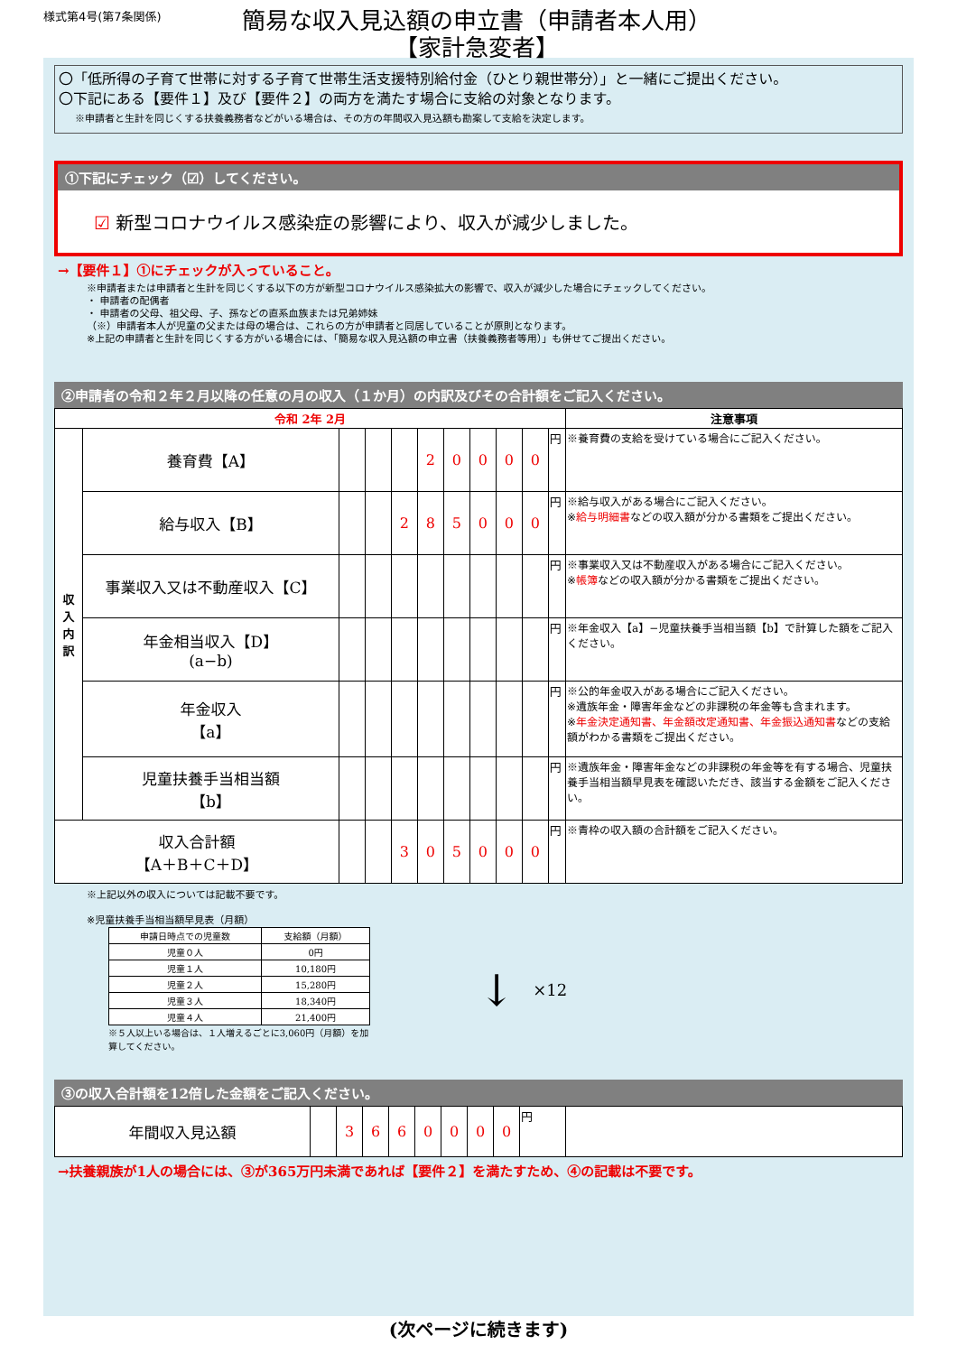様式第4号(第7条関係)
簡易な収入見込額の申立書（申請者本人用）
【家計急変者】
〇「低所得の子育て世帯に対する子育て世帯生活支援特別給付金（ひとり親世帯分）」と一緒にご提出ください。
〇下記にある【要件１】及び【要件２】の両方を満たす場合に支給の対象となります。
※申請者と生計を同じくする扶養義務者などがいる場合は、その方の年間収入見込額も勘案して支給を決定します。
①下記にチェック（☑）してください。
☑ 新型コロナウイルス感染症の影響により、収入が減少しました。
→【要件１】①にチェックが入っていること。
※申請者または申請者と生計を同じくする以下の方が新型コロナウイルス感染拡大の影響で、収入が減少した場合にチェックしてください。
・ 申請者の配偶者
・ 申請者の父母、祖父母、子、孫などの直系血族または兄弟姉妹
（※）申請者本人が児童の父または母の場合は、これらの方が申請者と同居していることが原則となります。
※上記の申請者と生計を同じくする方がいる場合には、「簡易な収入見込額の申立書（扶養義務者等用）」も併せてご提出ください。
②申請者の令和２年２月以降の任意の月の収入（１か月）の内訳及びその合計額をご記入ください。
| 令和 2年 2月 | | | | | | | | | | | 注意事項 |
| --- | --- | --- | --- | --- | --- | --- | --- | --- | --- | --- | --- |
| 収 入 内 訳 | 養育費【A】 | | | | 2 | 0 | 0 | 0 | 0 | 円 | ※養育費の支給を受けている場合にご記入ください。 |
| | 給与収入【B】 | | | 2 | 8 | 5 | 0 | 0 | 0 | 円 | ※給与収入がある場合にご記入ください。 ※ 給与明細書 などの収入額が分かる書類をご提出ください。 |
| | 事業収入又は不動産収入【C】 | | | | | | | | | 円 | ※事業収入又は不動産収入がある場合にご記入ください。 ※ 帳簿 などの収入額が分かる書類をご提出ください。 |
| | 年金相当収入【D】 (a−b) | | | | | | | | | 円 | ※年金収入【a】−児童扶養手当相当額【b】で計算した額をご記入ください。 |
| | 年金収入 【a】 | | | | | | | | | 円 | ※公的年金収入がある場合にご記入ください。 ※遺族年金・障害年金などの非課税の年金等も含まれます。 ※ 年金決定通知書、年金額改定通知書、年金振込通知書 などの支給額がわかる書類をご提出ください。 |
| | 児童扶養手当相当額 【b】 | | | | | | | | | 円 | ※遺族年金・障害年金などの非課税の年金等を有する場合、児童扶養手当相当額早見表を確認いただき、該当する金額をご記入ください。 |
| 収入合計額 【A＋B＋C＋D】 | | | | 3 | 0 | 5 | 0 | 0 | 0 | 円 | ※青枠の収入額の合計額をご記入ください。 |
※上記以外の収入については記載不要です。
※児童扶養手当相当額早見表（月額）
| 申請日時点での児童数 | 支給額（月額） |
| --- | --- |
| 児童０人 | 0円 |
| 児童１人 | 10,180円 |
| 児童２人 | 15,280円 |
| 児童３人 | 18,340円 |
| 児童４人 | 21,400円 |
※５人以上いる場合は、１人増えるごとに3,060円（月額）を加算してください。
↓
×12
③の収入合計額を12倍した金額をご記入ください。
| 年間収入見込額 | | 3 | 6 | 6 | 0 | 0 | 0 | 0 | 円 | |
→扶養親族が1人の場合には、③が365万円未満であれば【要件２】を満たすため、④の記載は不要です。
(次ページに続きます)